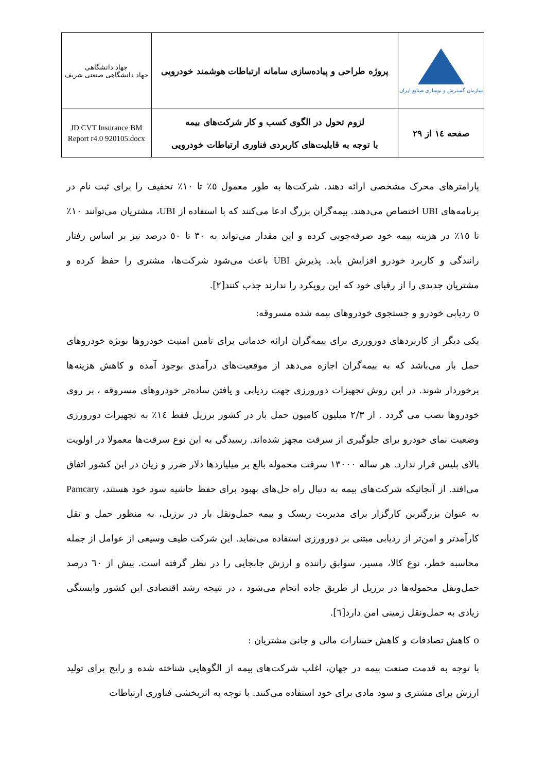| سازمان گسترش و نوسازی صنایع ایران | پروژه طراحی و پیاده‌سازی سامانه ارتباطات هوشمند خودرویی | جهاد دانشگاهی جهاد دانشگاهی صنعتی شریف |
| صفحه ١٤ از ٢٩ | لزوم تحول در الگوی کسب و کار شرکت‌های بیمه با توجه به قابلیت‌های کاربردی فناوری ارتباطات خودرویی | JD CVT Insurance BM Report r4.0 920105.docx |
پارامترهای محرک مشخصی ارائه دهند. شرکت‌ها به طور معمول ٥٪ تا ١٠٪ تخفیف را برای ثبت نام در برنامه‌های UBI اختصاص می‌دهند. بیمه‌گران بزرگ ادعا می‌کنند که با استفاده از UBI، مشتریان می‌توانند ١٠٪ تا ١٥٪ در هزینه بیمه خود صرفه‌جویی کرده و این مقدار می‌تواند به ٣٠ تا ٥٠ درصد نیز بر اساس رفتار رانندگی و کاربرد خودرو افزایش یابد. پذیرش UBI باعث می‌شود شرکت‌ها، مشتری را حفظ کرده و مشتریان جدیدی را از رقبای خود که این رویکرد را ندارند جذب کنند[٢].
o ردیابی خودرو و جستجوی خودروهای بیمه شده مسروقه:
یکی دیگر از کاربردهای دورورزی برای بیمه‌گران ارائه خدماتی برای تامین امنیت خودروها بویژه خودروهای حمل بار می‌باشد که به بیمه‌گران اجازه می‌دهد از موقعیت‌های درآمدی بوجود آمده و کاهش هزینه‌ها برخوردار شوند. در این روش تجهیزات دورورزی جهت ردیابی و یافتن ساده‌تر خودروهای مسروقه ، بر روی خودروها نصب می گردد . از ٢/٣ میلیون کامیون حمل بار در کشور برزیل فقط ١٤٪ به تجهیزات دورورزی وضعیت نمای خودرو برای جلوگیری از سرقت مجهز شده‌اند. رسیدگی به این نوع سرقت‌ها معمولا در اولویت بالای پلیس قرار ندارد. هر ساله ١٣٠٠٠ سرقت محموله بالغ بر میلیاردها دلار ضرر و زیان در این کشور اتفاق می‌افتد. از آنجائیکه شرکت‌های بیمه به دنبال راه حل‌های بهبود برای حفظ حاشیه سود خود هستند، Pamcary به عنوان بزرگترین کارگزار برای مدیریت ریسک و بیمه حمل‌ونقل بار در برزیل، به منظور حمل و نقل کارآمدتر و امن‌تر از ردیابی مبتنی بر دورورزی استفاده می‌نماید. این شرکت طیف وسیعی از عوامل از جمله محاسبه خطر، نوع کالا، مسیر، سوابق راننده و ارزش جابجایی را در نظر گرفته است. بیش از ٦٠ درصد حمل‌ونقل محموله‌ها در برزیل از طریق جاده انجام می‌شود ، در نتیجه رشد اقتصادی این کشور وابستگی زیادی به حمل‌ونقل زمینی امن دارد[٦].
o کاهش تصادفات و کاهش خسارات مالی و جانی مشتریان :
با توجه به قدمت صنعت بیمه در جهان، اغلب شرکت‌های بیمه از الگوهایی شناخته شده و رایج برای تولید ارزش برای مشتری و سود مادی برای خود استفاده می‌کنند. با توجه به اثربخشی فناوری ارتباطات